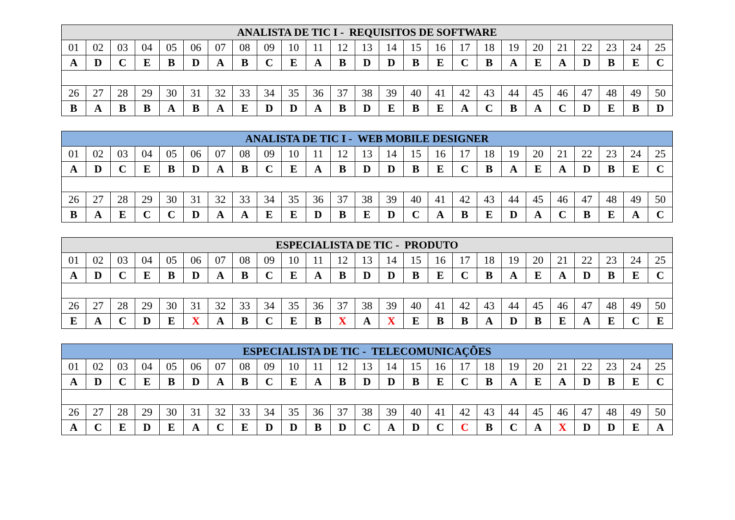| ANALISTA DE TIC I - REQUISITOS DE SOFTWARE | | | | | | | | | | | | | | | | | | | | | | | | |
| --- | --- | --- | --- | --- | --- | --- | --- | --- | --- | --- | --- | --- | --- | --- | --- | --- | --- | --- | --- | --- | --- | --- | --- | --- |
| 01 | 02 | 03 | 04 | 05 | 06 | 07 | 08 | 09 | 10 | 11 | 12 | 13 | 14 | 15 | 16 | 17 | 18 | 19 | 20 | 21 | 22 | 23 | 24 | 25 |
| A | D | C | E | B | D | A | B | C | E | A | B | D | D | B | E | C | B | A | E | A | D | B | E | C |
| 26 | 27 | 28 | 29 | 30 | 31 | 32 | 33 | 34 | 35 | 36 | 37 | 38 | 39 | 40 | 41 | 42 | 43 | 44 | 45 | 46 | 47 | 48 | 49 | 50 |
| B | A | B | B | A | B | A | E | D | D | A | B | D | E | B | E | A | C | B | A | C | D | E | B | D |
| ANALISTA DE TIC I - WEB MOBILE DESIGNER | | | | | | | | | | | | | | | | | | | | | | | | |
| --- | --- | --- | --- | --- | --- | --- | --- | --- | --- | --- | --- | --- | --- | --- | --- | --- | --- | --- | --- | --- | --- | --- | --- | --- |
| 01 | 02 | 03 | 04 | 05 | 06 | 07 | 08 | 09 | 10 | 11 | 12 | 13 | 14 | 15 | 16 | 17 | 18 | 19 | 20 | 21 | 22 | 23 | 24 | 25 |
| A | D | C | E | B | D | A | B | C | E | A | B | D | D | B | E | C | B | A | E | A | D | B | E | C |
| 26 | 27 | 28 | 29 | 30 | 31 | 32 | 33 | 34 | 35 | 36 | 37 | 38 | 39 | 40 | 41 | 42 | 43 | 44 | 45 | 46 | 47 | 48 | 49 | 50 |
| B | A | E | C | C | D | A | A | E | E | D | B | E | D | C | A | B | E | D | A | C | B | E | A | C |
| ESPECIALISTA DE TIC - PRODUTO | | | | | | | | | | | | | | | | | | | | | | | | |
| --- | --- | --- | --- | --- | --- | --- | --- | --- | --- | --- | --- | --- | --- | --- | --- | --- | --- | --- | --- | --- | --- | --- | --- | --- |
| 01 | 02 | 03 | 04 | 05 | 06 | 07 | 08 | 09 | 10 | 11 | 12 | 13 | 14 | 15 | 16 | 17 | 18 | 19 | 20 | 21 | 22 | 23 | 24 | 25 |
| A | D | C | E | B | D | A | B | C | E | A | B | D | D | B | E | C | B | A | E | A | D | B | E | C |
| 26 | 27 | 28 | 29 | 30 | 31 | 32 | 33 | 34 | 35 | 36 | 37 | 38 | 39 | 40 | 41 | 42 | 43 | 44 | 45 | 46 | 47 | 48 | 49 | 50 |
| E | A | C | D | E | X | A | B | C | E | B | X | A | X | E | B | B | A | D | B | E | A | E | C | E |
| ESPECIALISTA DE TIC - TELECOMUNICAÇÕES | | | | | | | | | | | | | | | | | | | | | | | | |
| --- | --- | --- | --- | --- | --- | --- | --- | --- | --- | --- | --- | --- | --- | --- | --- | --- | --- | --- | --- | --- | --- | --- | --- | --- |
| 01 | 02 | 03 | 04 | 05 | 06 | 07 | 08 | 09 | 10 | 11 | 12 | 13 | 14 | 15 | 16 | 17 | 18 | 19 | 20 | 21 | 22 | 23 | 24 | 25 |
| A | D | C | E | B | D | A | B | C | E | A | B | D | D | B | E | C | B | A | E | A | D | B | E | C |
| 26 | 27 | 28 | 29 | 30 | 31 | 32 | 33 | 34 | 35 | 36 | 37 | 38 | 39 | 40 | 41 | 42 | 43 | 44 | 45 | 46 | 47 | 48 | 49 | 50 |
| A | C | E | D | E | A | C | E | D | D | B | D | C | A | D | C | C | B | C | A | X | D | D | E | A |